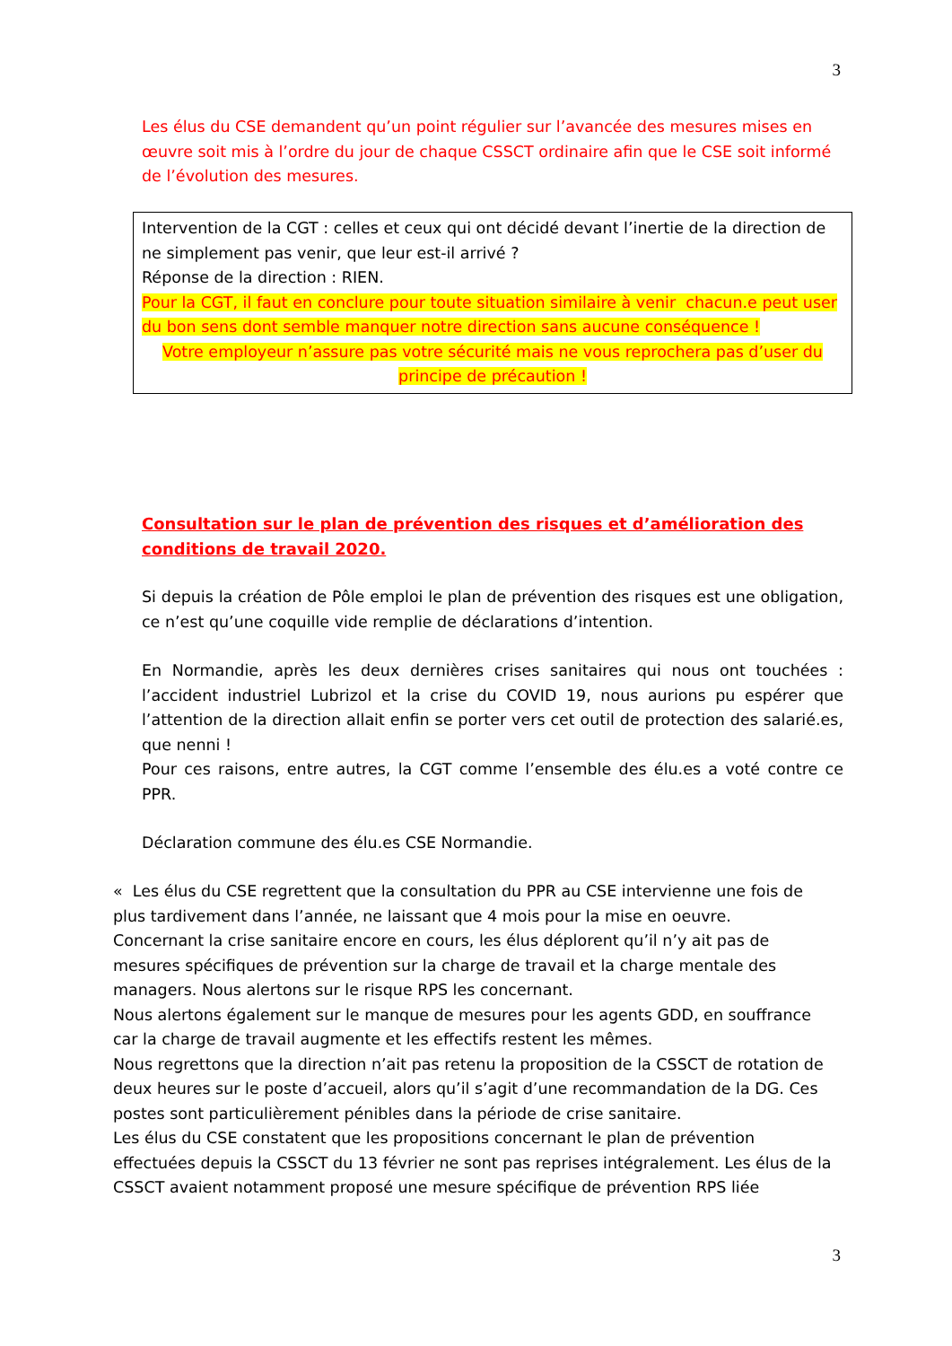3
Les élus du CSE demandent qu’un point régulier sur l’avancée des mesures mises en œuvre soit mis à l’ordre du jour de chaque CSSCT ordinaire afin que le CSE soit informé de l’évolution des mesures.
Intervention de la CGT : celles et ceux qui ont décidé devant l’inertie de la direction de ne simplement pas venir, que leur est-il arrivé ?
Réponse de la direction : RIEN.
Pour la CGT, il faut en conclure pour toute situation similaire à venir chacun.e peut user du bon sens dont semble manquer notre direction sans aucune conséquence !
Votre employeur n’assure pas votre sécurité mais ne vous reprochera pas d’user du principe de précaution !
Consultation sur le plan de prévention des risques et d’amélioration des conditions de travail 2020.
Si depuis la création de Pôle emploi le plan de prévention des risques est une obligation, ce n’est qu’une coquille vide remplie de déclarations d’intention.
En Normandie, après les deux dernières crises sanitaires qui nous ont touchées : l’accident industriel Lubrizol et la crise du COVID 19, nous aurions pu espérer que l’attention de la direction allait enfin se porter vers cet outil de protection des salarié.es, que nenni !
Pour ces raisons, entre autres, la CGT comme l’ensemble des élu.es a voté contre ce PPR.
Déclaration commune des élu.es CSE Normandie.
« Les élus du CSE regrettent que la consultation du PPR au CSE intervienne une fois de plus tardivement dans l’année, ne laissant que 4 mois pour la mise en oeuvre.
Concernant la crise sanitaire encore en cours, les élus déplorent qu’il n’y ait pas de mesures spécifiques de prévention sur la charge de travail et la charge mentale des managers. Nous alertons sur le risque RPS les concernant.
Nous alertons également sur le manque de mesures pour les agents GDD, en souffrance car la charge de travail augmente et les effectifs restent les mêmes.
Nous regrettons que la direction n’ait pas retenu la proposition de la CSSCT de rotation de deux heures sur le poste d’accueil, alors qu’il s’agit d’une recommandation de la DG. Ces postes sont particulièrement pénibles dans la période de crise sanitaire.
Les élus du CSE constatent que les propositions concernant le plan de prévention effectuées depuis la CSSCT du 13 février ne sont pas reprises intégralement. Les élus de la CSSCT avaient notamment proposé une mesure spécifique de prévention RPS liée
3